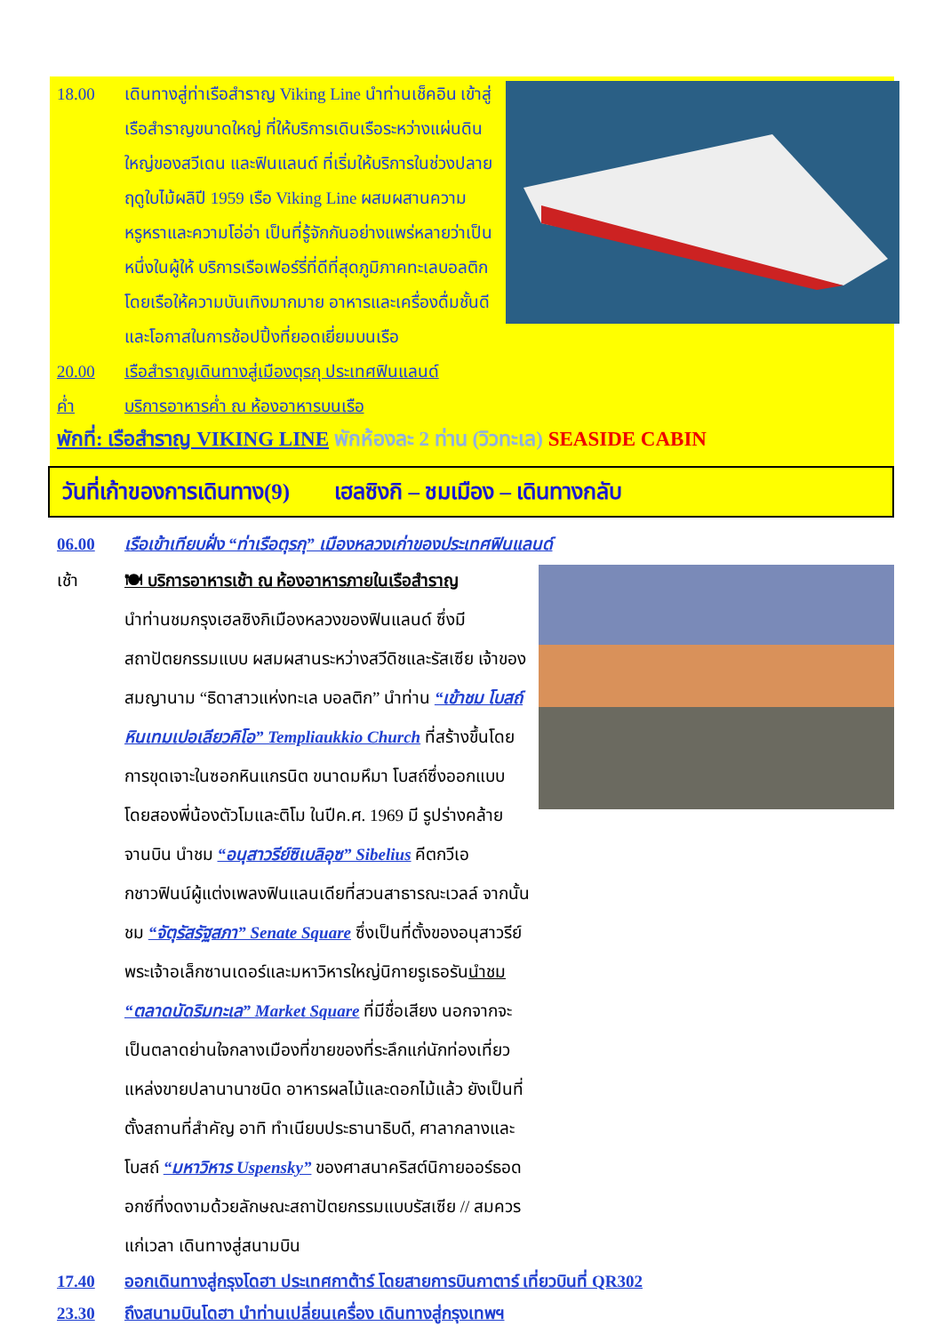18.00 เดินทางสู่ท่าเรือสำราญ Viking Line นำท่านเช็คอิน เข้าสู่เรือสำราญขนาดใหญ่ ที่ให้บริการเดินเรือระหว่างแผ่นดินใหญ่ของสวีเดน และฟินแลนด์ ที่เริ่มให้บริการในช่วงปลายฤดูใบไม้ผลิปี 1959 เรือ Viking Line ผสมผสานความหรูหราและความโอ่อ่า เป็นที่รู้จักกันอย่างแพร่หลายว่าเป็นหนึ่งในผู้ให้ บริการเรือเฟอร์รี่ที่ดีที่สุดภูมิภาคทะเลบอลติก โดยเรือให้ความบันเทิงมากมาย อาหารและเครื่องดื่มชั้นดี และโอกาสในการช้อปปิ้งที่ยอดเยี่ยมบนเรือ
20.00 เรือสำราญเดินทางสู่เมืองตุรกุ ประเทศฟินแลนด์
ค่ำ บริการอาหารค่ำ ณ ห้องอาหารบนเรือ
พักที่: เรือสำราญ VIKING LINE พักห้องละ 2 ท่าน (วิวทะเล) SEASIDE CABIN
วันที่เก้าของการเดินทาง(9) เฮลซิงกิ – ชมเมือง – เดินทางกลับ
06.00 เรือเข้าเทียบฝั่ง “ท่าเรือตุรกุ” เมืองหลวงเก่าของประเทศฟินแลนด์
เช้า 🍽 บริการอาหารเช้า ณ ห้องอาหารภายในเรือสำราญ
นำท่านชมกรุงเฮลซิงกิเมืองหลวงของฟินแลนด์ ซึ่งมีสถาปัตยกรรมแบบ ผสมผสานระหว่างสวีดิชและรัสเซีย เจ้าของสมญานาม “ธิดาสาวแห่งทะเล บอลติก” นำท่าน “เข้าชม โบสถ์หินเทมเปอเลียวคิโอ” Templiaukkio Church ที่สร้างขึ้นโดย การขุดเจาะในซอกหินแกรนิต ขนาดมหึมา โบสถ์ซึ่งออกแบบโดยสองพี่น้องตัวโมและติโม ในปีค.ศ. 1969 มี รูปร่างคล้ายจานบิน นำชม “อนุสาวรีย์ซิเบลิอุซ” Sibelius คีตกวีเอกชาวฟินน์ผู้แต่งเพลงฟินแลนเดียที่สวนสาธารณะเวลล์ จากนั้นชม “จัตุรัสรัฐสภา” Senate Square ซึ่งเป็นที่ตั้งของอนุสาวรีย์พระเจ้าอเล็กซานเดอร์และมหาวิหารใหญ่นิกายรูเธอรันนำชม “ตลาดนัดริมทะเล” Market Square ที่มีชื่อเสียง นอกจากจะเป็นตลาดย่านใจกลางเมืองที่ขายของที่ระลึกแก่นักท่องเที่ยว แหล่งขายปลานานาชนิด อาหารผลไม้และดอกไม้แล้ว ยังเป็นที่ตั้งสถานที่สำคัญ อาทิ ทำเนียบประธานาธิบดี, ศาลากลางและโบสถ์ “มหาวิหาร Uspensky” ของศาสนาคริสต์นิกายออร์ธอดอกซ์ที่งดงามด้วยลักษณะสถาปัตยกรรมแบบรัสเซีย // สมควรแก่เวลา เดินทางสู่สนามบิน
17.40 ออกเดินทางสู่กรุงโดฮา ประเทศกาต้าร์ โดยสายการบินกาตาร์ เที่ยวบินที่ QR302
23.30 ถึงสนามบินโดฮา นำท่านเปลี่ยนเครื่อง เดินทางสู่กรุงเทพฯ